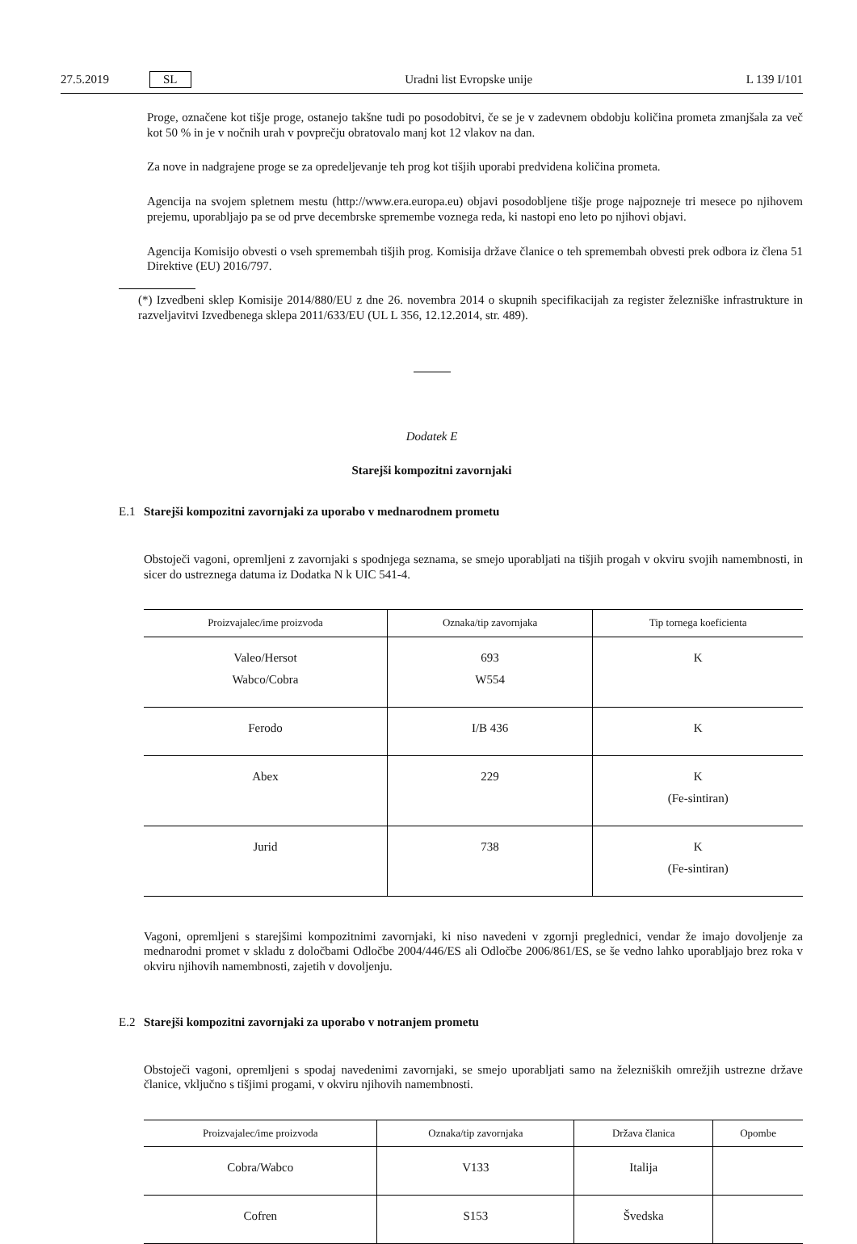27.5.2019 SL Uradni list Evropske unije L 139 I/101
Proge, označene kot tišje proge, ostanejo takšne tudi po posodobitvi, če se je v zadevnem obdobju količina prometa zmanjšala za več kot 50 % in je v nočnih urah v povprečju obratovalo manj kot 12 vlakov na dan.
Za nove in nadgrajene proge se za opredeljevanje teh prog kot tišjih uporabi predvidena količina prometa.
Agencija na svojem spletnem mestu (http://www.era.europa.eu) objavi posodobljene tišje proge najpozneje tri mesece po njihovem prejemu, uporabljajo pa se od prve decembrske spremembe voznega reda, ki nastopi eno leto po njihovi objavi.
Agencija Komisijo obvesti o vseh spremembah tišjih prog. Komisija države članice o teh spremembah obvesti prek odbora iz člena 51 Direktive (EU) 2016/797.
(*) Izvedbeni sklep Komisije 2014/880/EU z dne 26. novembra 2014 o skupnih specifikacijah za register železniške infrastrukture in razveljavitvi Izvedbenega sklepa 2011/633/EU (UL L 356, 12.12.2014, str. 489).
Dodatek E
Starejši kompozitni zavornjaki
E.1 Starejši kompozitni zavornjaki za uporabo v mednarodnem prometu
Obstoječi vagoni, opremljeni z zavornjaki s spodnjega seznama, se smejo uporabljati na tišjih progah v okviru svojih namembnosti, in sicer do ustreznega datuma iz Dodatka N k UIC 541-4.
| Proizvajalec/ime proizvoda | Oznaka/tip zavornjaka | Tip tornega koeficienta |
| --- | --- | --- |
| Valeo/Hersot Wabco/Cobra | 693 W554 | K |
| Ferodo | I/B 436 | K |
| Abex | 229 | K (Fe-sintiran) |
| Jurid | 738 | K (Fe-sintiran) |
Vagoni, opremljeni s starejšimi kompozitnimi zavornjaki, ki niso navedeni v zgornji preglednici, vendar že imajo dovoljenje za mednarodni promet v skladu z določbami Odločbe 2004/446/ES ali Odločbe 2006/861/ES, se še vedno lahko uporabljajo brez roka v okviru njihovih namembnosti, zajetih v dovoljenju.
E.2 Starejši kompozitni zavornjaki za uporabo v notranjem prometu
Obstoječi vagoni, opremljeni s spodaj navedenimi zavornjaki, se smejo uporabljati samo na železniških omrežjih ustrezne države članice, vključno s tišjimi progami, v okviru njihovih namembnosti.
| Proizvajalec/ime proizvoda | Oznaka/tip zavornjaka | Država članica | Opombe |
| --- | --- | --- | --- |
| Cobra/Wabco | V133 | Italija | |
| Cofren | S153 | Švedska | |